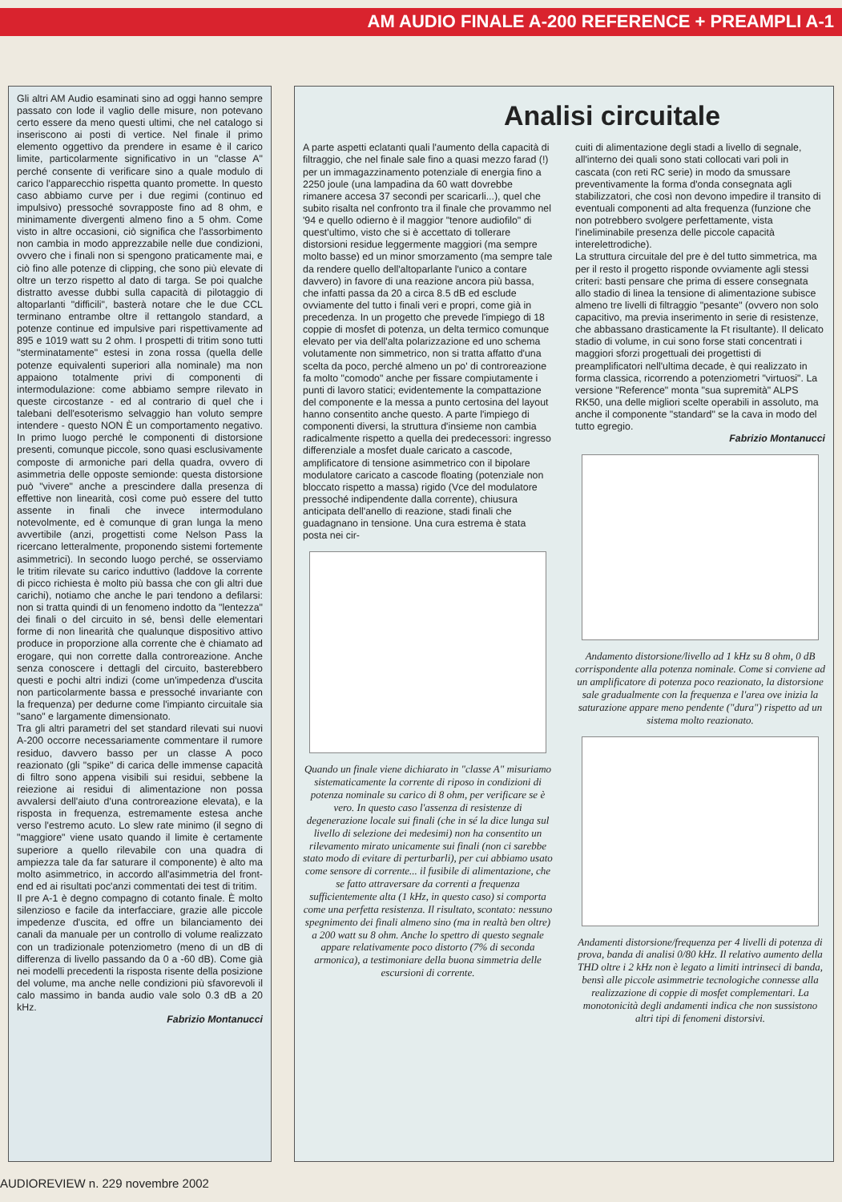AM AUDIO FINALE A-200 REFERENCE + PREAMPLI A-1
Gli altri AM Audio esaminati sino ad oggi hanno sempre passato con lode il vaglio delle misure, non potevano certo essere da meno questi ultimi, che nel catalogo si inseriscono ai posti di vertice. Nel finale il primo elemento oggettivo da prendere in esame è il carico limite, particolarmente significativo in un "classe A" perché consente di verificare sino a quale modulo di carico l'apparecchio rispetta quanto promette. In questo caso abbiamo curve per i due regimi (continuo ed impulsivo) pressoché sovrapposte fino ad 8 ohm, e minimamente divergenti almeno fino a 5 ohm. Come visto in altre occasioni, ciò significa che l'assorbimento non cambia in modo apprezzabile nelle due condizioni, ovvero che i finali non si spengono praticamente mai, e ciò fino alle potenze di clipping, che sono più elevate di oltre un terzo rispetto al dato di targa. Se poi qualche distratto avesse dubbi sulla capacità di pilotaggio di altoparlanti "difficili", basterà notare che le due CCL terminano entrambe oltre il rettangolo standard, a potenze continue ed impulsive pari rispettivamente ad 895 e 1019 watt su 2 ohm. I prospetti di tritim sono tutti "sterminatamente" estesi in zona rossa (quella delle potenze equivalenti superiori alla nominale) ma non appaiono totalmente privi di componenti di intermodulazione: come abbiamo sempre rilevato in queste circostanze - ed al contrario di quel che i talebani dell'esoterismo selvaggio han voluto sempre intendere - questo NON È un comportamento negativo. In primo luogo perché le componenti di distorsione presenti, comunque piccole, sono quasi esclusivamente composte di armoniche pari della quadra, ovvero di asimmetria delle opposte semionde: questa distorsione può "vivere" anche a prescindere dalla presenza di effettive non linearità, così come può essere del tutto assente in finali che invece intermodulano notevolmente, ed è comunque di gran lunga la meno avvertibile (anzi, progettisti come Nelson Pass la ricercano letteralmente, proponendo sistemi fortemente asimmetrici). In secondo luogo perché, se osserviamo le tritim rilevate su carico induttivo (laddove la corrente di picco richiesta è molto più bassa che con gli altri due carichi), notiamo che anche le pari tendono a defilarsi: non si tratta quindi di un fenomeno indotto da "lentezza" dei finali o del circuito in sé, bensì delle elementari forme di non linearità che qualunque dispositivo attivo produce in proporzione alla corrente che è chiamato ad erogare, qui non corrette dalla controreazione. Anche senza conoscere i dettagli del circuito, basterebbero questi e pochi altri indizi (come un'impedenza d'uscita non particolarmente bassa e pressoché invariante con la frequenza) per dedurne come l'impianto circuitale sia "sano" e largamente dimensionato.
Tra gli altri parametri del set standard rilevati sui nuovi A-200 occorre necessariamente commentare il rumore residuo, davvero basso per un classe A poco reazionato (gli "spike" di carica delle immense capacità di filtro sono appena visibili sui residui, sebbene la reiezione ai residui di alimentazione non possa avvalersi dell'aiuto d'una controreazione elevata), e la risposta in frequenza, estremamente estesa anche verso l'estremo acuto. Lo slew rate minimo (il segno di "maggiore" viene usato quando il limite è certamente superiore a quello rilevabile con una quadra di ampiezza tale da far saturare il componente) è alto ma molto asimmetrico, in accordo all'asimmetria del front-end ed ai risultati poc'anzi commentati dei test di tritim.
Il pre A-1 è degno compagno di cotanto finale. È molto silenzioso e facile da interfacciare, grazie alle piccole impedenze d'uscita, ed offre un bilanciamento dei canali da manuale per un controllo di volume realizzato con un tradizionale potenziometro (meno di un dB di differenza di livello passando da 0 a -60 dB). Come già nei modelli precedenti la risposta risente della posizione del volume, ma anche nelle condizioni più sfavorevoli il calo massimo in banda audio vale solo 0.3 dB a 20 kHz.
Fabrizio Montanucci
Analisi circuitale
A parte aspetti eclatanti quali l'aumento della capacità di filtraggio, che nel finale sale fino a quasi mezzo farad (!) per un immagazzinamento potenziale di energia fino a 2250 joule (una lampadina da 60 watt dovrebbe rimanere accesa 37 secondi per scaricarli...), quel che subito risalta nel confronto tra il finale che provammo nel '94 e quello odierno è il maggior "tenore audiofilo" di quest'ultimo, visto che si è accettato di tollerare distorsioni residue leggermente maggiori (ma sempre molto basse) ed un minor smorzamento (ma sempre tale da rendere quello dell'altoparlante l'unico a contare davvero) in favore di una reazione ancora più bassa, che infatti passa da 20 a circa 8.5 dB ed esclude ovviamente del tutto i finali veri e propri, come già in precedenza. In un progetto che prevede l'impiego di 18 coppie di mosfet di potenza, un delta termico comunque elevato per via dell'alta polarizzazione ed uno schema volutamente non simmetrico, non si tratta affatto d'una scelta da poco, perché almeno un po' di controreazione fa molto "comodo" anche per fissare compiutamente i punti di lavoro statici; evidentemente la compattazione del componente e la messa a punto certosina del layout hanno consentito anche questo. A parte l'impiego di componenti diversi, la struttura d'insieme non cambia radicalmente rispetto a quella dei predecessori: ingresso differenziale a mosfet duale caricato a cascode, amplificatore di tensione asimmetrico con il bipolare modulatore caricato a cascode floating (potenziale non bloccato rispetto a massa) rigido (Vce del modulatore pressoché indipendente dalla corrente), chiusura anticipata dell'anello di reazione, stadi finali che guadagnano in tensione. Una cura estrema è stata posta nei cir-
Quando un finale viene dichiarato in "classe A" misuriamo sistematicamente la corrente di riposo in condizioni di potenza nominale su carico di 8 ohm, per verificare se è vero. In questo caso l'assenza di resistenze di degenerazione locale sui finali (che in sé la dice lunga sul livello di selezione dei medesimi) non ha consentito un rilevamento mirato unicamente sui finali (non ci sarebbe stato modo di evitare di perturbarli), per cui abbiamo usato come sensore di corrente... il fusibile di alimentazione, che se fatto attraversare da correnti a frequenza sufficientemente alta (1 kHz, in questo caso) si comporta come una perfetta resistenza. Il risultato, scontato: nessuno spegnimento dei finali almeno sino (ma in realtà ben oltre) a 200 watt su 8 ohm. Anche lo spettro di questo segnale appare relativamente poco distorto (7% di seconda armonica), a testimoniare della buona simmetria delle escursioni di corrente.
cuiti di alimentazione degli stadi a livello di segnale, all'interno dei quali sono stati collocati vari poli in cascata (con reti RC serie) in modo da smussare preventivamente la forma d'onda consegnata agli stabilizzatori, che così non devono impedire il transito di eventuali componenti ad alta frequenza (funzione che non potrebbero svolgere perfettamente, vista l'ineliminabile presenza delle piccole capacità interelettrodiche).
La struttura circuitale del pre è del tutto simmetrica, ma per il resto il progetto risponde ovviamente agli stessi criteri: basti pensare che prima di essere consegnata allo stadio di linea la tensione di alimentazione subisce almeno tre livelli di filtraggio "pesante" (ovvero non solo capacitivo, ma previa inserimento in serie di resistenze, che abbassano drasticamente la Ft risultante). Il delicato stadio di volume, in cui sono forse stati concentrati i maggiori sforzi progettuali dei progettisti di preamplificatori nell'ultima decade, è qui realizzato in forma classica, ricorrendo a potenziometri "virtuosi". La versione "Reference" monta "sua supremità" ALPS RK50, una delle migliori scelte operabili in assoluto, ma anche il componente "standard" se la cava in modo del tutto egregio.
Fabrizio Montanucci
Andamento distorsione/livello ad 1 kHz su 8 ohm, 0 dB corrispondente alla potenza nominale. Come si conviene ad un amplificatore di potenza poco reazionato, la distorsione sale gradualmente con la frequenza e l'area ove inizia la saturazione appare meno pendente ("dura") rispetto ad un sistema molto reazionato.
Andamenti distorsione/frequenza per 4 livelli di potenza di prova, banda di analisi 0/80 kHz. Il relativo aumento della THD oltre i 2 kHz non è legato a limiti intrinseci di banda, bensì alle piccole asimmetrie tecnologiche connesse alla realizzazione di coppie di mosfet complementari. La monotonicità degli andamenti indica che non sussistono altri tipi di fenomeni distorsivi.
AUDIOREVIEW n. 229 novembre 2002